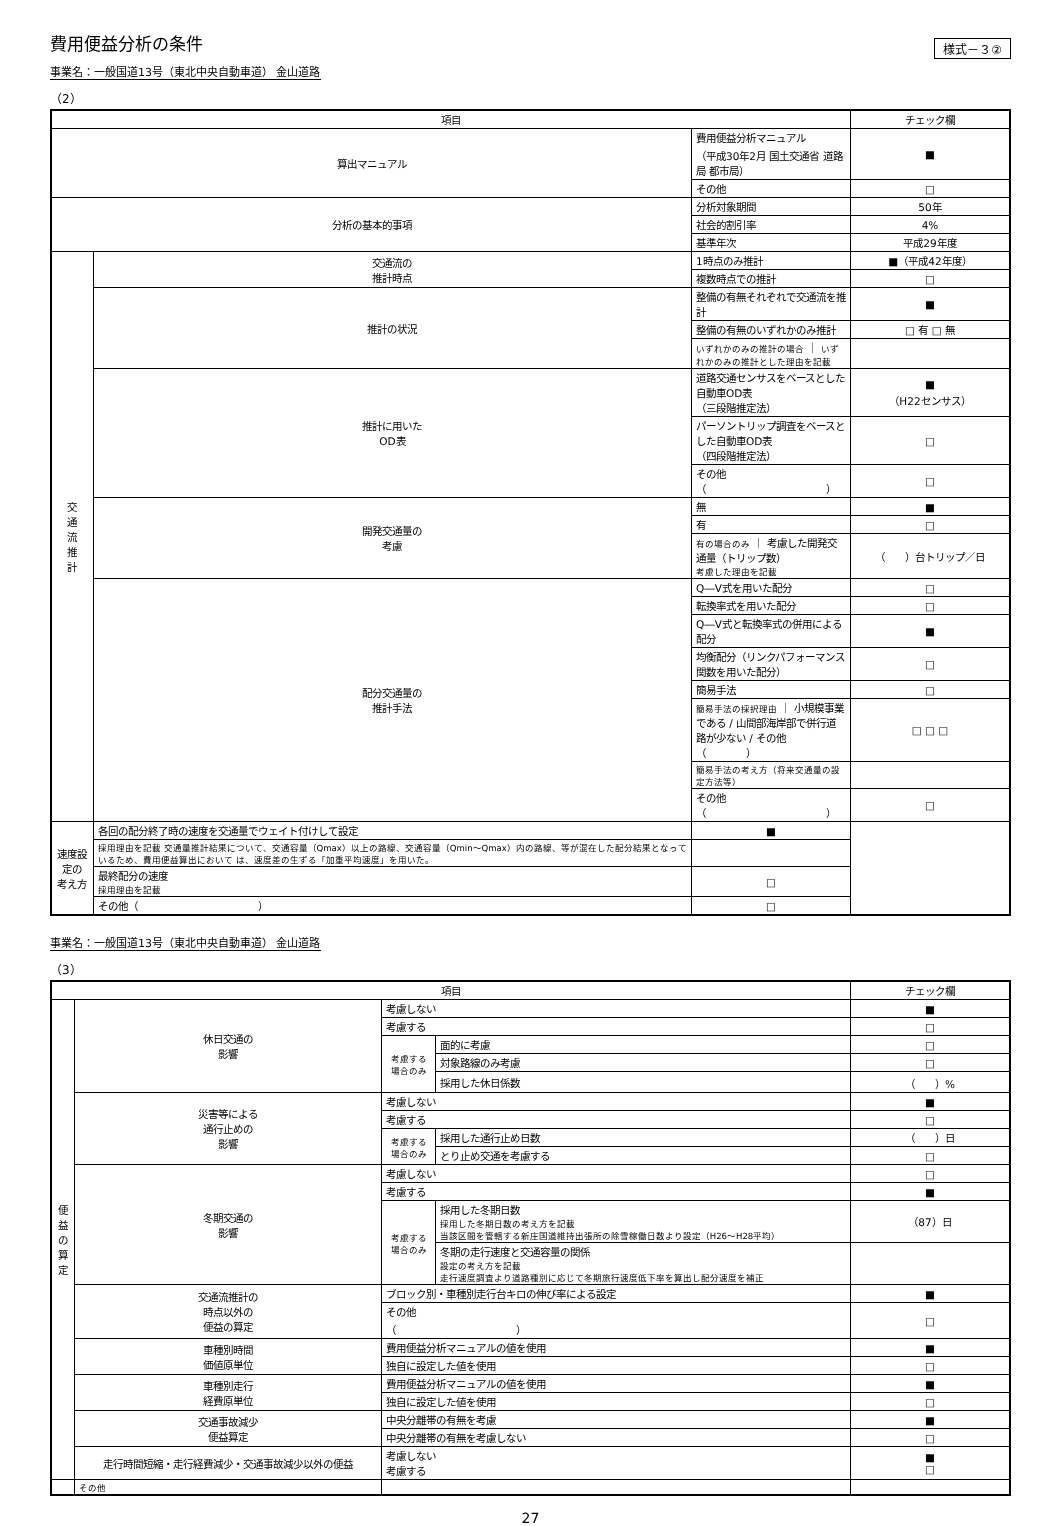費用便益分析の条件
様式－３②
事業名：一般国道13号（東北中央自動車道） 金山道路
（2）
| 項目 | | | チェック欄 |
| --- | --- | --- | --- |
| 算出マニュアル | | 費用便益分析マニュアル （平成30年2月 国土交通省 道路局 都市局） | ■ |
| | | その他 | □ |
| 分析の基本的事項 | | 分析対象期間 | 50年 |
| | | 社会的割引率 | 4% |
| | | 基準年次 | 平成29年度 |
| 交 通 流 推 計 | 交通流の 推計時点 | 1時点のみ推計 | ■（平成42年度） |
| | | 複数時点での推計 | □ |
| | 推計の状況 | 整備の有無それぞれで交通流を推計 | ■ |
| | | 整備の有無のいずれかのみ推計 | □ 有 □ 無 |
| | | いずれかのみの推計の場合 ｜ いずれかのみの推計とした理由を記載 | |
| | 推計に用いた OD表 | 道路交通センサスをベースとした自動車OD表 （三段階推定法） | ■ （H22センサス） |
| | | パーソントリップ調査をベースとした自動車OD表 （四段階推定法） | □ |
| | | その他（ ） | □ |
| | 開発交通量の 考慮 | 無 | ■ |
| | | 有 | □ |
| | | 有の場合のみ ｜ 考慮した開発交通量（トリップ数） 考慮した理由を記載 | （ ）台トリップ／日 |
| | 配分交通量の 推計手法 | Q―V式を用いた配分 | □ |
| | | 転換率式を用いた配分 | □ |
| | | Q―V式と転換率式の併用による配分 | ■ |
| | | 均衡配分（リンクパフォーマンス関数を用いた配分） | □ |
| | | 簡易手法 | □ |
| | | 簡易手法の採択理由 ｜ 小規模事業である / 山間部海岸部で併行道路が少ない / その他（ ） | □ □ □ |
| | | 簡易手法の考え方（将来交通量の設定方法等） | |
| | | その他（ ） | □ |
| 速度設定の 考え方 | 各回の配分終了時の速度を交通量でウェイト付けして設定 | ■ | |
| | 採用理由を記載 交通量推計結果について、交通容量（Qmax）以上の路線、交通容量（Qmin～Qmax）内の路線、等が混在した配分結果となっているため、費用便益算出において は、速度差の生ずる「加重平均速度」を用いた。 | | |
| | 最終配分の速度 採用理由を記載 | □ | |
| | その他（ ） | □ | |
事業名：一般国道13号（東北中央自動車道） 金山道路
（3）
| 項目 | | | | チェック欄 |
| --- | --- | --- | --- | --- |
| 便 益 の 算 定 | 休日交通の 影響 | 考慮しない | | ■ |
| | | 考慮する | | □ |
| | | 考慮する 場合のみ | 面的に考慮 | □ |
| | | | 対象路線のみ考慮 | □ |
| | | | 採用した休日係数 | （ ）% |
| | 災害等による 通行止めの 影響 | 考慮しない | | ■ |
| | | 考慮する | | □ |
| | | 考慮する 場合のみ | 採用した通行止め日数 | （ ）日 |
| | | | とり止め交通を考慮する | □ |
| | 冬期交通の 影響 | 考慮しない | | □ |
| | | 考慮する | | ■ |
| | | 考慮する 場合のみ | 採用した冬期日数 採用した冬期日数の考え方を記載 当該区間を管轄する新庄国道維持出張所の除雪稼働日数より設定（H26～H28平均） | （87）日 |
| | | | 冬期の走行速度と交通容量の関係 設定の考え方を記載 走行速度調査より道路種別に応じて冬期旅行速度低下率を算出し配分速度を補正 | |
| | 交通流推計の 時点以外の 便益の算定 | ブロック別・車種別走行台キロの伸び率による設定 | | ■ |
| | | その他 （ ） | | □ |
| | 車種別時間 価値原単位 | 費用便益分析マニュアルの値を使用 | | ■ |
| | | 独自に設定した値を使用 | | □ |
| | 車種別走行 経費原単位 | 費用便益分析マニュアルの値を使用 | | ■ |
| | | 独自に設定した値を使用 | | □ |
| | 交通事故減少 便益算定 | 中央分離帯の有無を考慮 | | ■ |
| | | 中央分離帯の有無を考慮しない | | □ |
| | 走行時間短縮・走行経費減少・交通事故減少以外の便益 | 考慮しない 考慮する | | ■ □ |
| | その他 | | | |
27